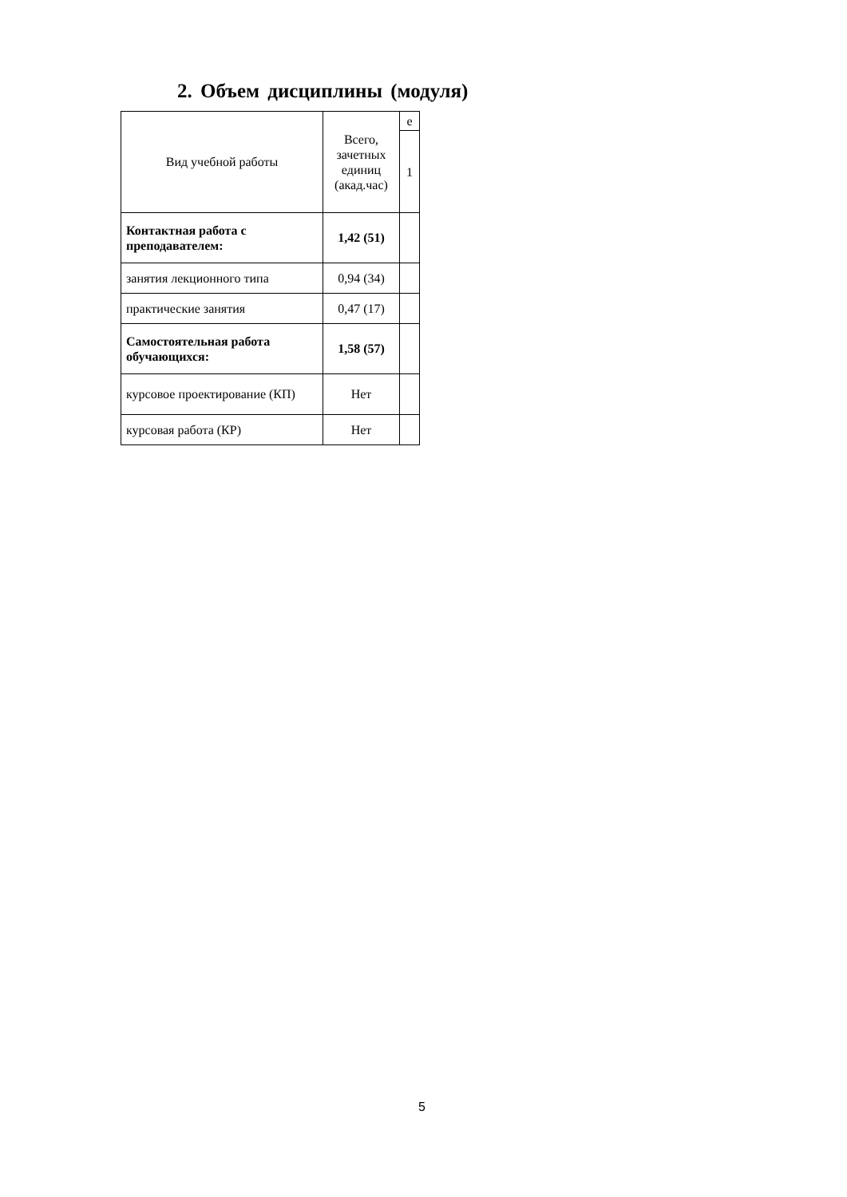2. Объем дисциплины (модуля)
| Вид учебной работы | Всего, зачетных единиц (акад.час) | е |
| | | 1 |
| Контактная работа с преподавателем: | 1,42 (51) | |
| занятия лекционного типа | 0,94 (34) | |
| практические занятия | 0,47 (17) | |
| Самостоятельная работа обучающихся: | 1,58 (57) | |
| курсовое проектирование (КП) | Нет | |
| курсовая работа (КР) | Нет | |
5